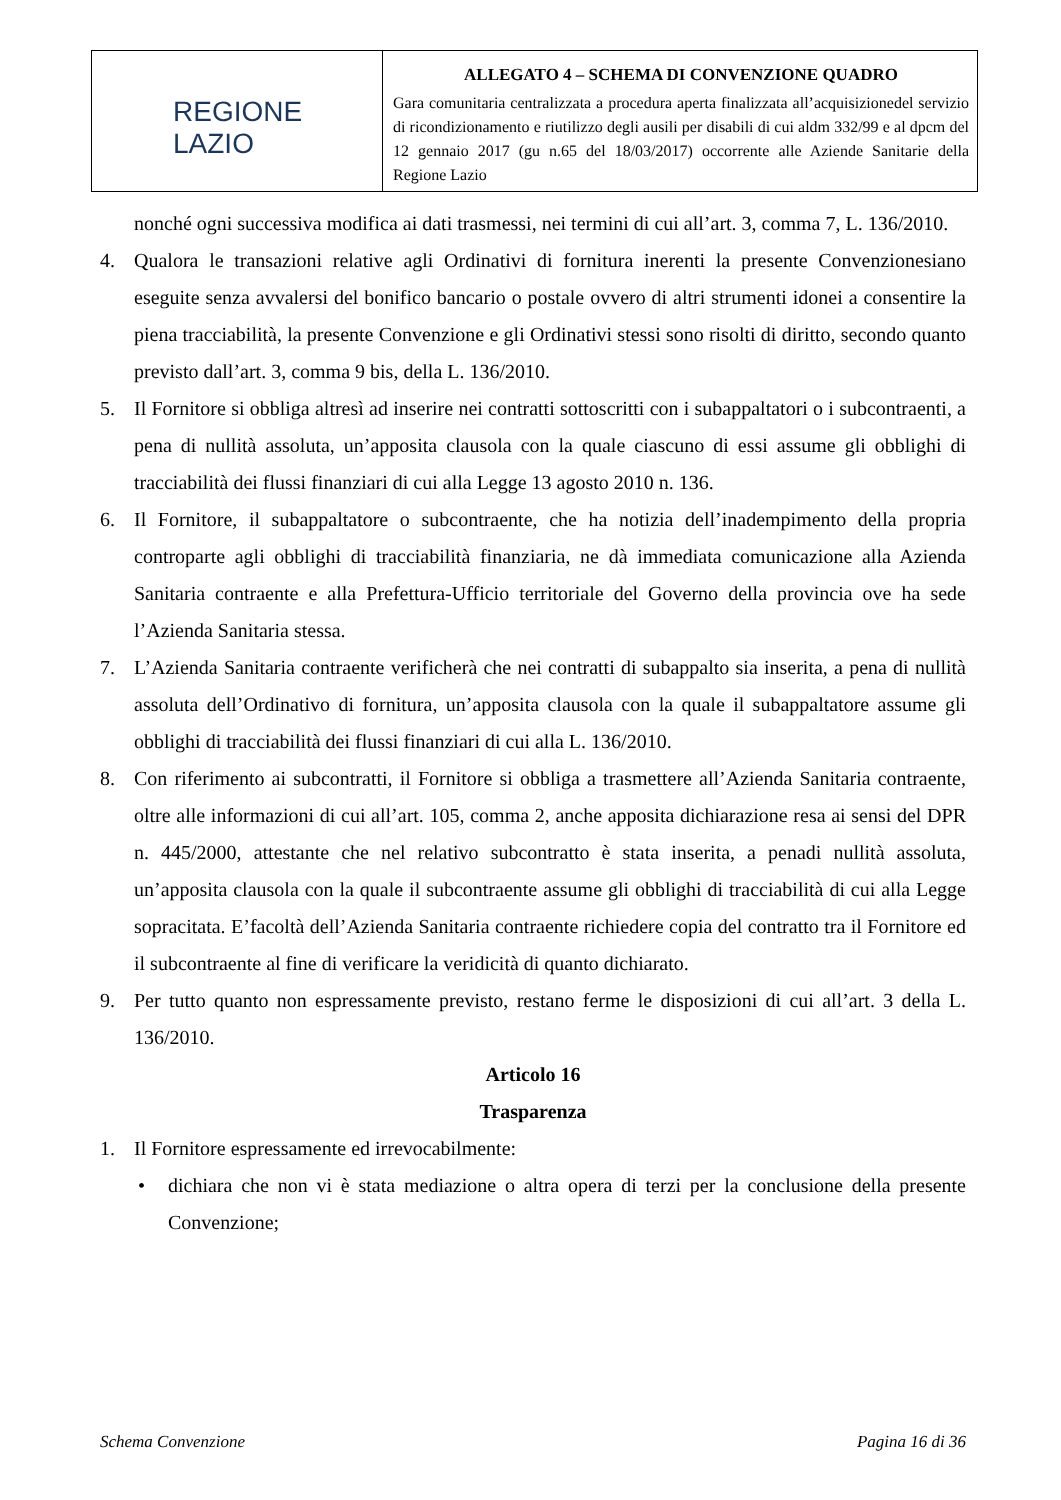| REGIONE LAZIO | ALLEGATO 4 – SCHEMA DI CONVENZIONE QUADRO Gara comunitaria centralizzata a procedura aperta finalizzata all’acquisizionedel servizio di ricondizionamento e riutilizzo degli ausili per disabili di cui aldm 332/99 e al dpcm del 12 gennaio 2017 (gu n.65 del 18/03/2017) occorrente alle Aziende Sanitarie della Regione Lazio |
nonché ogni successiva modifica ai dati trasmessi, nei termini di cui all’art. 3, comma 7, L. 136/2010.
4. Qualora le transazioni relative agli Ordinativi di fornitura inerenti la presente Convenzionesiano eseguite senza avvalersi del bonifico bancario o postale ovvero di altri strumenti idonei a consentire la piena tracciabilità, la presente Convenzione e gli Ordinativi stessi sono risolti di diritto, secondo quanto previsto dall’art. 3, comma 9 bis, della L. 136/2010.
5. Il Fornitore si obbliga altresì ad inserire nei contratti sottoscritti con i subappaltatori o i subcontraenti, a pena di nullità assoluta, un’apposita clausola con la quale ciascuno di essi assume gli obblighi di tracciabilità dei flussi finanziari di cui alla Legge 13 agosto 2010 n. 136.
6. Il Fornitore, il subappaltatore o subcontraente, che ha notizia dell’inadempimento della propria controparte agli obblighi di tracciabilità finanziaria, ne dà immediata comunicazione alla Azienda Sanitaria contraente e alla Prefettura-Ufficio territoriale del Governo della provincia ove ha sede l’Azienda Sanitaria stessa.
7. L’Azienda Sanitaria contraente verificherà che nei contratti di subappalto sia inserita, a pena di nullità assoluta dell’Ordinativo di fornitura, un’apposita clausola con la quale il subappaltatore assume gli obblighi di tracciabilità dei flussi finanziari di cui alla L. 136/2010.
8. Con riferimento ai subcontratti, il Fornitore si obbliga a trasmettere all’Azienda Sanitaria contraente, oltre alle informazioni di cui all’art. 105, comma 2, anche apposita dichiarazione resa ai sensi del DPR n. 445/2000, attestante che nel relativo subcontratto è stata inserita, a penadi nullità assoluta, un’apposita clausola con la quale il subcontraente assume gli obblighi di tracciabilità di cui alla Legge sopracitata. E’facoltà dell’Azienda Sanitaria contraente richiedere copia del contratto tra il Fornitore ed il subcontraente al fine di verificare la veridicità di quanto dichiarato.
9. Per tutto quanto non espressamente previsto, restano ferme le disposizioni di cui all’art. 3 della L. 136/2010.
Articolo 16
Trasparenza
1. Il Fornitore espressamente ed irrevocabilmente:
• dichiara che non vi è stata mediazione o altra opera di terzi per la conclusione della presente Convenzione;
Schema Convenzione Pagina 16 di 36